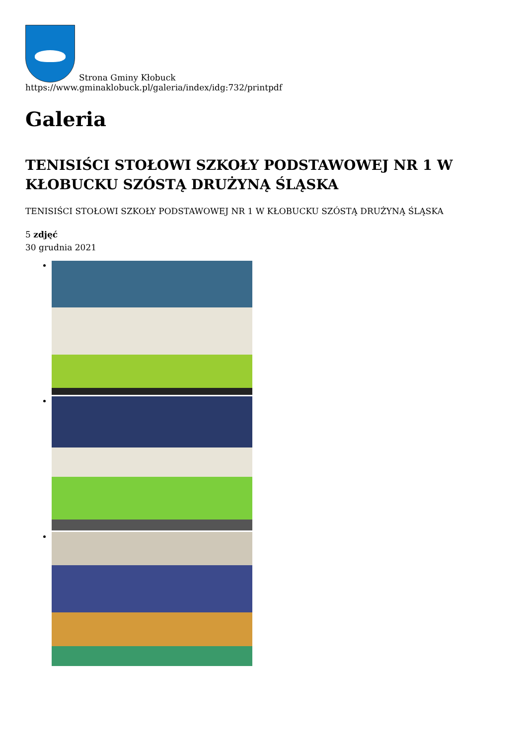Strona Gminy Kłobuck
https://www.gminaklobuck.pl/galeria/index/idg:732/printpdf
Galeria
TENISIŚCI STOŁOWI SZKOŁY PODSTAWOWEJ NR 1 W KŁOBUCKU SZÓSTĄ DRUŻYNĄ ŚLĄSKA
TENISIŚCI STOŁOWI SZKOŁY PODSTAWOWEJ NR 1 W KŁOBUCKU SZÓSTĄ DRUŻYNĄ ŚLĄSKA
5 zdjęć
30 grudnia 2021